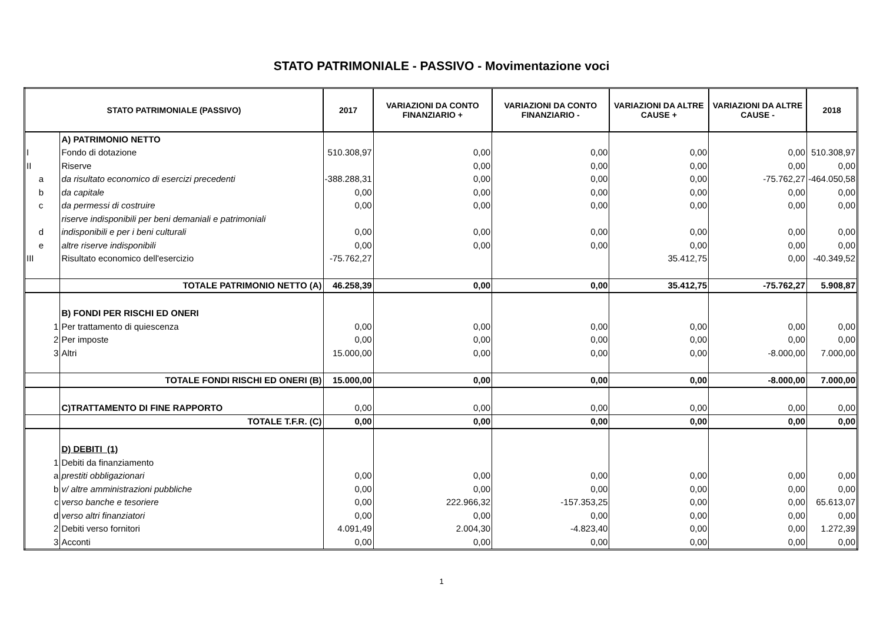STATO PATRIMONIALE - PASSIVO - Movimentazione voci
| STATO PATRIMONIALE (PASSIVO) | | | 2017 | VARIAZIONI DA CONTO FINANZIARIO + | VARIAZIONI DA CONTO FINANZIARIO - | VARIAZIONI DA ALTRE CAUSE + | VARIAZIONI DA ALTRE CAUSE - | 2018 |
| --- | --- | --- | --- | --- | --- | --- | --- | --- |
| | | A) PATRIMONIO NETTO | | | | | | |
| I | | Fondo di dotazione | 510.308,97 | 0,00 | 0,00 | 0,00 | 0,00 | 510.308,97 |
| II | | Riserve | | 0,00 | 0,00 | 0,00 | 0,00 | 0,00 |
| a | | da risultato economico di esercizi precedenti | -388.288,31 | 0,00 | 0,00 | 0,00 | -75.762,27 | -464.050,58 |
| b | | da capitale | 0,00 | 0,00 | 0,00 | 0,00 | 0,00 | 0,00 |
| c | | da permessi di costruire | 0,00 | 0,00 | 0,00 | 0,00 | 0,00 | 0,00 |
| | | riserve indisponibili per beni demaniali e patrimoniali | | | | | | |
| d | | indisponibili e per i beni culturali | 0,00 | 0,00 | 0,00 | 0,00 | 0,00 | 0,00 |
| e | | altre riserve indisponibili | 0,00 | 0,00 | 0,00 | 0,00 | 0,00 | 0,00 |
| III | | Risultato economico dell'esercizio | -75.762,27 | | | 35.412,75 | 0,00 | -40.349,52 |
| | | TOTALE PATRIMONIO NETTO (A) | 46.258,39 | 0,00 | 0,00 | 35.412,75 | -75.762,27 | 5.908,87 |
| | | B) FONDI PER RISCHI ED ONERI | | | | | | |
| | 1 | Per trattamento di quiescenza | 0,00 | 0,00 | 0,00 | 0,00 | 0,00 | 0,00 |
| | 2 | Per imposte | 0,00 | 0,00 | 0,00 | 0,00 | 0,00 | 0,00 |
| | 3 | Altri | 15.000,00 | 0,00 | 0,00 | 0,00 | -8.000,00 | 7.000,00 |
| | | TOTALE FONDI RISCHI ED ONERI (B) | 15.000,00 | 0,00 | 0,00 | 0,00 | -8.000,00 | 7.000,00 |
| | | C)TRATTAMENTO DI FINE RAPPORTO | 0,00 | 0,00 | 0,00 | 0,00 | 0,00 | 0,00 |
| | | TOTALE T.F.R. (C) | 0,00 | 0,00 | 0,00 | 0,00 | 0,00 | 0,00 |
| | | D) DEBITI (1) | | | | | | |
| | 1 | Debiti da finanziamento | | | | | | |
| | a | prestiti obbligazionari | 0,00 | 0,00 | 0,00 | 0,00 | 0,00 | 0,00 |
| | b | v/ altre amministrazioni pubbliche | 0,00 | 0,00 | 0,00 | 0,00 | 0,00 | 0,00 |
| | c | verso banche e tesoriere | 0,00 | 222.966,32 | -157.353,25 | 0,00 | 0,00 | 65.613,07 |
| | d | verso altri finanziatori | 0,00 | 0,00 | 0,00 | 0,00 | 0,00 | 0,00 |
| | 2 | Debiti verso fornitori | 4.091,49 | 2.004,30 | -4.823,40 | 0,00 | 0,00 | 1.272,39 |
| | 3 | Acconti | 0,00 | 0,00 | 0,00 | 0,00 | 0,00 | 0,00 |
1